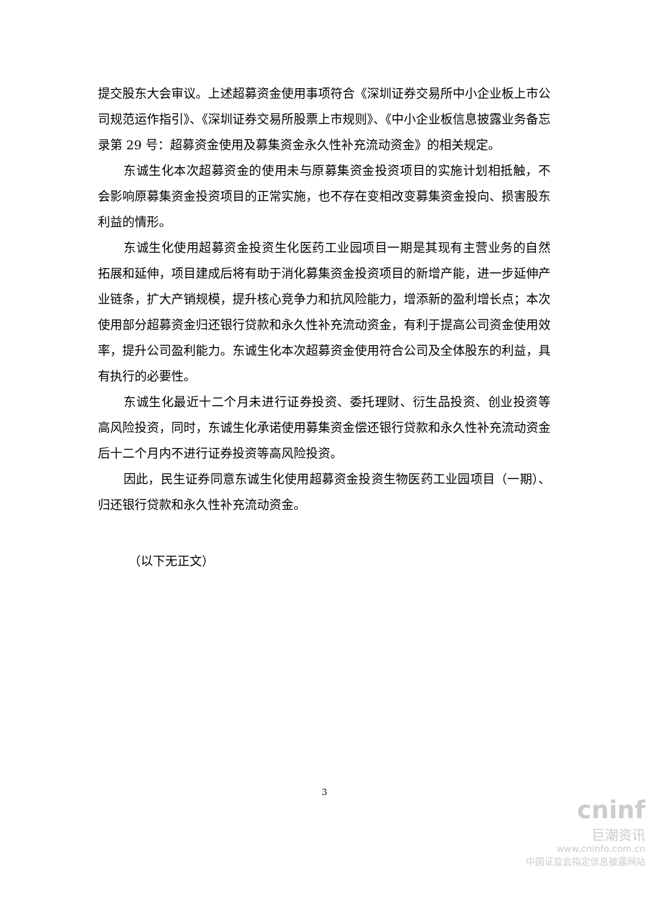提交股东大会审议。上述超募资金使用事项符合《深圳证券交易所中小企业板上市公司规范运作指引》、《深圳证券交易所股票上市规则》、《中小企业板信息披露业务备忘录第 29 号：超募资金使用及募集资金永久性补充流动资金》的相关规定。
东诚生化本次超募资金的使用未与原募集资金投资项目的实施计划相抵触，不会影响原募集资金投资项目的正常实施，也不存在变相改变募集资金投向、损害股东利益的情形。
东诚生化使用超募资金投资生化医药工业园项目一期是其现有主营业务的自然拓展和延伸，项目建成后将有助于消化募集资金投资项目的新增产能，进一步延伸产业链条，扩大产销规模，提升核心竞争力和抗风险能力，增添新的盈利增长点；本次使用部分超募资金归还银行贷款和永久性补充流动资金，有利于提高公司资金使用效率，提升公司盈利能力。东诚生化本次超募资金使用符合公司及全体股东的利益，具有执行的必要性。
东诚生化最近十二个月未进行证券投资、委托理财、衍生品投资、创业投资等高风险投资，同时，东诚生化承诺使用募集资金偿还银行贷款和永久性补充流动资金后十二个月内不进行证券投资等高风险投资。
因此，民生证券同意东诚生化使用超募资金投资生物医药工业园项目（一期）、归还银行贷款和永久性补充流动资金。
（以下无正文）
3
cninf
巨潮资讯
www.cninfo.com.cn
中国证监会指定信息披露网站